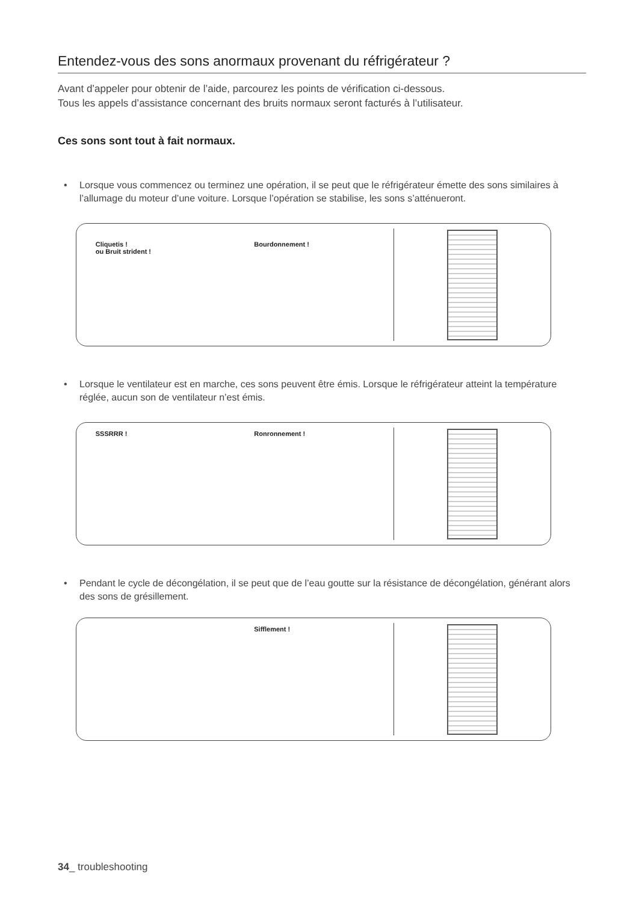Entendez-vous des sons anormaux provenant du réfrigérateur ?
Avant d’appeler pour obtenir de l’aide, parcourez les points de vérification ci-dessous.
Tous les appels d’assistance concernant des bruits normaux seront facturés à l’utilisateur.
Ces sons sont tout à fait normaux.
• Lorsque vous commencez ou terminez une opération, il se peut que le réfrigérateur émette des sons similaires à l’allumage du moteur d’une voiture. Lorsque l’opération se stabilise, les sons s’atténueront.
Cliquetis !
ou Bruit strident !
Bourdonnement !
• Lorsque le ventilateur est en marche, ces sons peuvent être émis. Lorsque le réfrigérateur atteint la température réglée, aucun son de ventilateur n’est émis.
SSSRRR ! Ronronnement !
• Pendant le cycle de décongélation, il se peut que de l’eau goutte sur la résistance de décongélation, générant alors des sons de grésillement.
Sifflement !
34_ troubleshooting